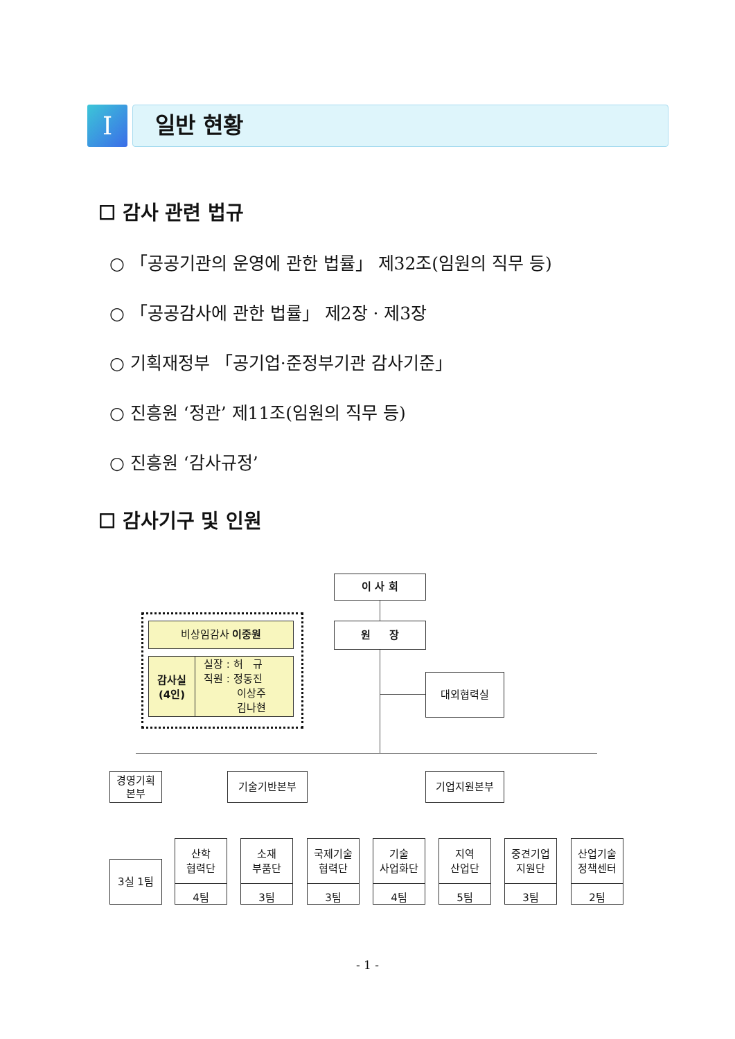I
일반 현황
☐ 감사 관련 법규
○ 「공공기관의 운영에 관한 법률」 제32조(임원의 직무 등)
○ 「공공감사에 관한 법률」 제2장 · 제3장
○ 기획재정부 「공기업·준정부기관 감사기준」
○ 진흥원 ‘정관’ 제11조(임원의 직무 등)
○ 진흥원 ‘감사규정’
☐ 감사기구 및 인원
이 사 회
원 장
대외협력실
비상임감사 이중원
감사실
(4인)
실장 : 허 규
직원 : 정동진
이상주
김나현
경영기획
본부
기술기반본부 기업지원본부
3실 1팀
산학
협력단
4팀
소재
부품단
3팀
국제기술
협력단
3팀
기술
사업화단
4팀
지역
산업단
5팀
중견기업
지원단
3팀
산업기술
정책센터
2팀
- 1 -